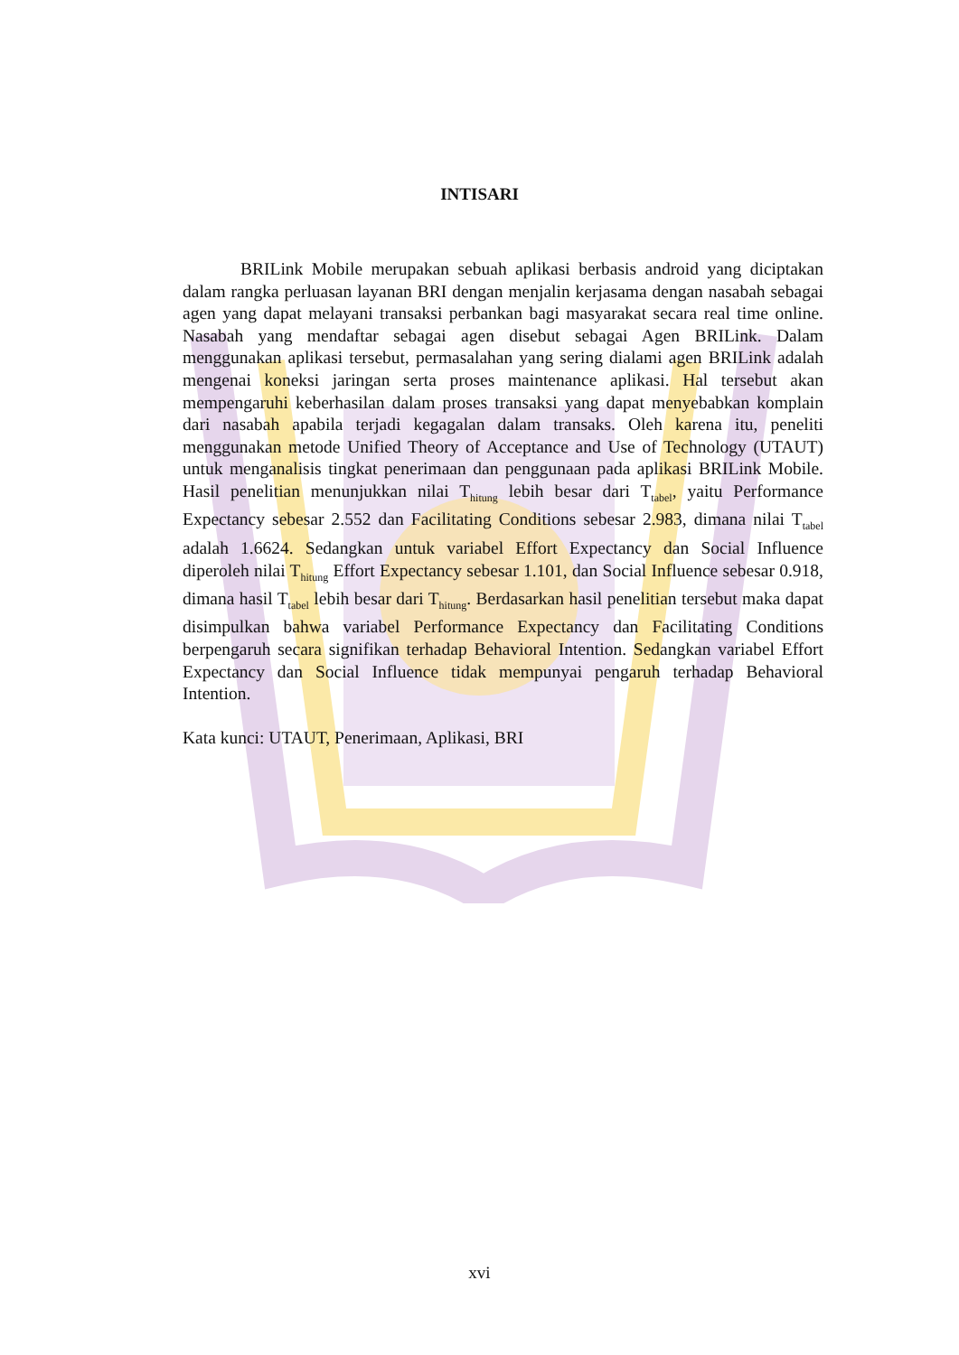INTISARI
BRILink Mobile merupakan sebuah aplikasi berbasis android yang diciptakan dalam rangka perluasan layanan BRI dengan menjalin kerjasama dengan nasabah sebagai agen yang dapat melayani transaksi perbankan bagi masyarakat secara real time online. Nasabah yang mendaftar sebagai agen disebut sebagai Agen BRILink. Dalam menggunakan aplikasi tersebut, permasalahan yang sering dialami agen BRILink adalah mengenai koneksi jaringan serta proses maintenance aplikasi. Hal tersebut akan mempengaruhi keberhasilan dalam proses transaksi yang dapat menyebabkan komplain dari nasabah apabila terjadi kegagalan dalam transaks. Oleh karena itu, peneliti menggunakan metode Unified Theory of Acceptance and Use of Technology (UTAUT) untuk menganalisis tingkat penerimaan dan penggunaan pada aplikasi BRILink Mobile. Hasil penelitian menunjukkan nilai T<sub>hitung</sub> lebih besar dari T<sub>tabel</sub>, yaitu Performance Expectancy sebesar 2.552 dan Facilitating Conditions sebesar 2.983, dimana nilai T<sub>tabel</sub> adalah 1.6624. Sedangkan untuk variabel Effort Expectancy dan Social Influence diperoleh nilai T<sub>hitung</sub> Effort Expectancy sebesar 1.101, dan Social Influence sebesar 0.918, dimana hasil T<sub>tabel</sub> lebih besar dari T<sub>hitung</sub>. Berdasarkan hasil penelitian tersebut maka dapat disimpulkan bahwa variabel Performance Expectancy dan Facilitating Conditions berpengaruh secara signifikan terhadap Behavioral Intention. Sedangkan variabel Effort Expectancy dan Social Influence tidak mempunyai pengaruh terhadap Behavioral Intention.
Kata kunci: UTAUT, Penerimaan, Aplikasi, BRI
xvi